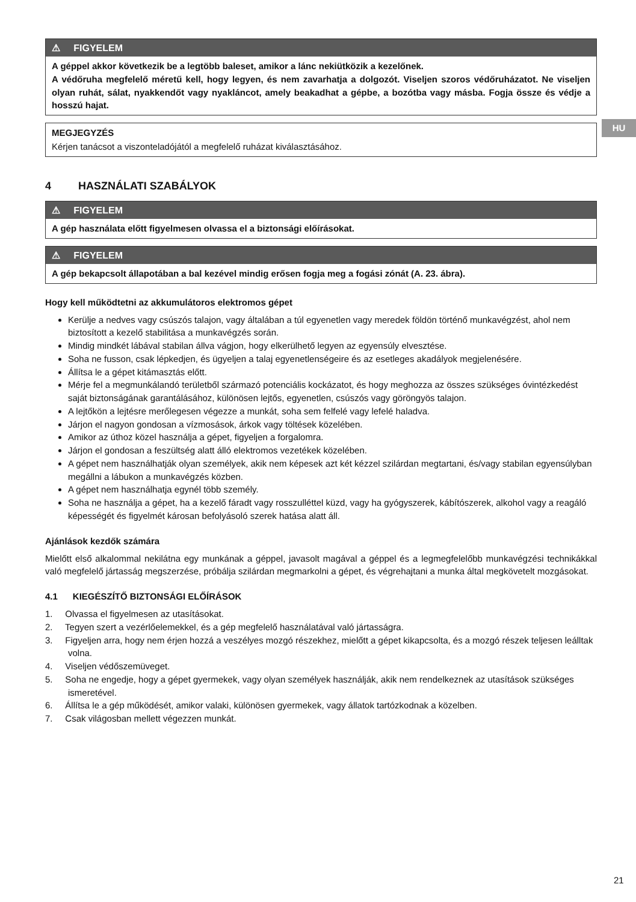HU
⚠ FIGYELEM
A géppel akkor következik be a legtöbb baleset, amikor a lánc nekiütközik a kezelőnek.
A védőruha megfelelő méretű kell, hogy legyen, és nem zavarhatja a dolgozót. Viseljen szoros védőruházatot. Ne viseljen olyan ruhát, sálat, nyakkendőt vagy nyakláncot, amely beakadhat a gépbe, a bozótba vagy másba. Fogja össze és védje a hosszú hajat.
MEGJEGYZÉS
Kérjen tanácsot a viszonteladójától a megfelelő ruházat kiválasztásához.
4 HASZNÁLATI SZABÁLYOK
⚠ FIGYELEM
A gép használata előtt figyelmesen olvassa el a biztonsági előírásokat.
⚠ FIGYELEM
A gép bekapcsolt állapotában a bal kezével mindig erősen fogja meg a fogási zónát (A. 23. ábra).
Hogy kell működtetni az akkumulátoros elektromos gépet
Kerülje a nedves vagy csúszós talajon, vagy általában a túl egyenetlen vagy meredek földön történő munkavégzést, ahol nem biztosított a kezelő stabilitása a munkavégzés során.
Mindig mindkét lábával stabilan állva vágjon, hogy elkerülhető legyen az egyensúly elvesztése.
Soha ne fusson, csak lépkedjen, és ügyeljen a talaj egyenetlenségeire és az esetleges akadályok megjelenésére.
Állítsa le a gépet kitámasztás előtt.
Mérje fel a megmunkálandó területből származó potenciális kockázatot, és hogy meghozza az összes szükséges óvintézkedést saját biztonságának garantálásához, különösen lejtős, egyenetlen, csúszós vagy göröngyös talajon.
A lejtőkön a lejtésre merőlegesen végezze a munkát, soha sem felfelé vagy lefelé haladva.
Járjon el nagyon gondosan a vízmosások, árkok vagy töltések közelében.
Amikor az úthoz közel használja a gépet, figyeljen a forgalomra.
Járjon el gondosan a feszültség alatt álló elektromos vezetékek közelében.
A gépet nem használhatják olyan személyek, akik nem képesek azt két kézzel szilárdan megtartani, és/vagy stabilan egyensúlyban megállni a lábukon a munkavégzés közben.
A gépet nem használhatja egynél több személy.
Soha ne használja a gépet, ha a kezelő fáradt vagy rosszulléttel küzd, vagy ha gyógyszerek, kábítószerek, alkohol vagy a reagáló képességét és figyelmét károsan befolyásoló szerek hatása alatt áll.
Ajánlások kezdők számára
Mielőtt első alkalommal nekilátna egy munkának a géppel, javasolt magával a géppel és a legmegfelelőbb munkavégzési technikákkal való megfelelő jártasság megszerzése, próbálja szilárdan megmarkolni a gépet, és végrehajtani a munka által megkövetelt mozgásokat.
4.1 KIEGÉSZÍTŐ BIZTONSÁGI ELŐÍRÁSOK
1. Olvassa el figyelmesen az utasításokat.
2. Tegyen szert a vezérlőelemekkel, és a gép megfelelő használatával való jártasságra.
3. Figyeljen arra, hogy nem érjen hozzá a veszélyes mozgó részekhez, mielőtt a gépet kikapcsolta, és a mozgó részek teljesen leálltak volna.
4. Viseljen védőszemüveget.
5. Soha ne engedje, hogy a gépet gyermekek, vagy olyan személyek használják, akik nem rendelkeznek az utasítások szükséges ismeretével.
6. Állítsa le a gép működését, amikor valaki, különösen gyermekek, vagy állatok tartózkodnak a közelben.
7. Csak világosban mellett végezzen munkát.
21